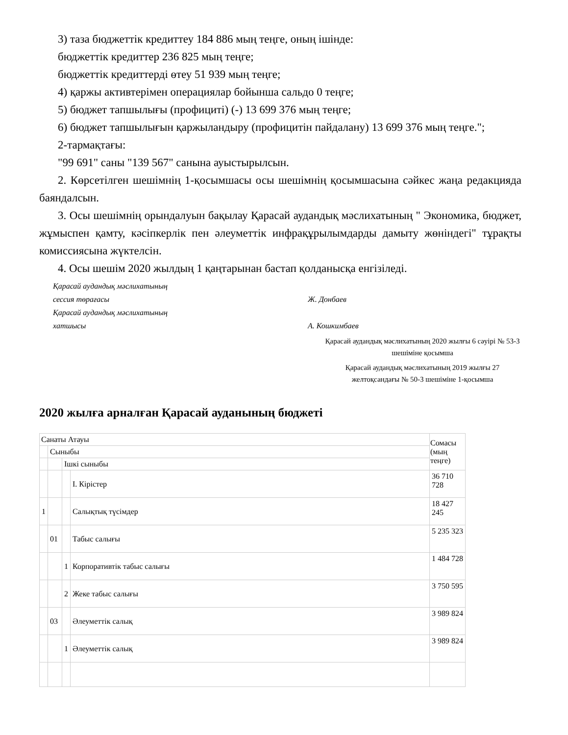3) таза бюджеттік кредиттеу 184 886 мың теңге, оның ішінде:
бюджеттік кредиттер 236 825 мың теңге;
бюджеттік кредиттерді өтеу 51 939 мың теңге;
4) қаржы активтерімен операциялар бойынша сальдо 0 теңге;
5) бюджет тапшылығы (профициті) (-) 13 699 376 мың теңге;
6) бюджет тапшылығын қаржыландыру (профицитін пайдалану) 13 699 376 мың теңге.";
2-тармақтағы:
"99 691" саны "139 567" санына ауыстырылсын.
2. Көрсетілген шешімнің 1-қосымшасы осы шешімнің қосымшасына сәйкес жаңа редакцияда баяндалсын.
3. Осы шешімнің орындалуын бақылау Қарасай аудандық мәслихатының " Экономика, бюджет, жұмыспен қамту, кәсіпкерлік пен әлеуметтік инфрақұрылымдарды дамыту жөніндегі" тұрақты комиссиясына жүктелсін.
4. Осы шешім 2020 жылдың 1 қаңтарынан бастап қолданысқа енгізіледі.
Қарасай аудандық мәслихатының
сессия төрағасы
Қарасай аудандық мәслихатының
хатшысы
Ж. Донбаев
А. Кошкимбаев
Қарасай аудандық мәслихатының 2020 жылғы 6 сәуірі № 53-3 шешіміне қосымша
Қарасай аудандық мәслихатының 2019 жылғы 27 желтоқсандағы № 50-3 шешіміне 1-қосымша
2020 жылға арналған Қарасай ауданының бюджеті
| Санаты Атауы | | | | Сомасы (мың теңге) |
| --- | --- | --- | --- | --- |
| | Сыныбы | | | |
| | | Ішкі сыныбы | | |
| | | | I. Кірістер | 36 710 728 |
| 1 | | | Салықтық түсімдер | 18 427 245 |
| | 01 | | Табыс салығы | 5 235 323 |
| | | 1 | Корпоративтік табыс салығы | 1 484 728 |
| | | 2 | Жеке табыс салығы | 3 750 595 |
| | 03 | | Әлеуметтік салық | 3 989 824 |
| | | 1 | Әлеуметтік салық | 3 989 824 |